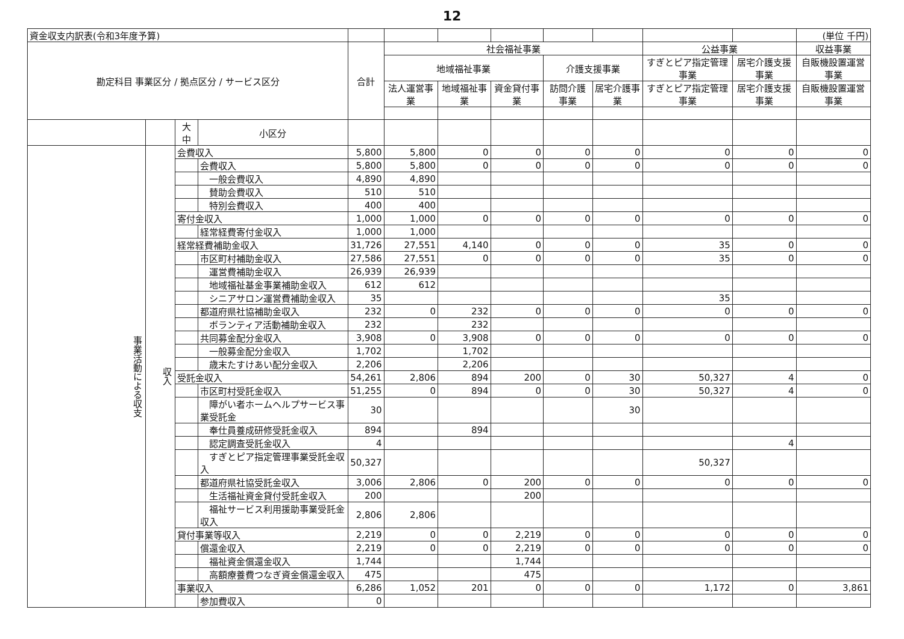12
| 資金収支内訳表(令和3年度予算) | | | | | | | | | | | | (単位 千円) |
| 勘定科目 事業区分 / 拠点区分 / サービス区分 | | | | 合計 | 社会福祉事業 | | | | | 公益事業 | | 収益事業 |
| | | | | | 地域福祉事業 | | | 介護支援事業 | | すぎとピア指定管理事業 | 居宅介護支援事業 | 自販機設置運営事業 |
| | | | | | 法人運営事業 | 地域福祉事業 | 資金貸付事業 | 訪問介護事業 | 居宅介護事業 | すぎとピア指定管理事業 | 居宅介護支援事業 | 自販機設置運営事業 |
| | | 大 中 | 小区分 | | | | | | | | | |
| 事業活動による収支 | 収入 | 会費収入 | | 5,800 | 5,800 | 0 | 0 | 0 | 0 | 0 | 0 | 0 |
| | | | 会費収入 | 5,800 | 5,800 | 0 | 0 | 0 | 0 | 0 | 0 | 0 |
| | | | 一般会費収入 | 4,890 | 4,890 | | | | | | | |
| | | | 賛助会費収入 | 510 | 510 | | | | | | | |
| | | | 特別会費収入 | 400 | 400 | | | | | | | |
| | | 寄付金収入 | | 1,000 | 1,000 | 0 | 0 | 0 | 0 | 0 | 0 | 0 |
| | | | 経常経費寄付金収入 | 1,000 | 1,000 | | | | | | | |
| | | 経常経費補助金収入 | | 31,726 | 27,551 | 4,140 | 0 | 0 | 0 | 35 | 0 | 0 |
| | | | 市区町村補助金収入 | 27,586 | 27,551 | 0 | 0 | 0 | 0 | 35 | 0 | 0 |
| | | | 運営費補助金収入 | 26,939 | 26,939 | | | | | | | |
| | | | 地域福祉基金事業補助金収入 | 612 | 612 | | | | | | | |
| | | | シニアサロン運営費補助金収入 | 35 | | | | | | 35 | | |
| | | | 都道府県社協補助金収入 | 232 | 0 | 232 | 0 | 0 | 0 | 0 | 0 | 0 |
| | | | ボランティア活動補助金収入 | 232 | | 232 | | | | | | |
| | | | 共同募金配分金収入 | 3,908 | 0 | 3,908 | 0 | 0 | 0 | 0 | 0 | 0 |
| | | | 一般募金配分金収入 | 1,702 | | 1,702 | | | | | | |
| | | | 歳末たすけあい配分金収入 | 2,206 | | 2,206 | | | | | | |
| | | 受託金収入 | | 54,261 | 2,806 | 894 | 200 | 0 | 30 | 50,327 | 4 | 0 |
| | | | 市区町村受託金収入 | 51,255 | 0 | 894 | 0 | 0 | 30 | 50,327 | 4 | 0 |
| | | | 障がい者ホームヘルプサービス事業受託金 | 30 | | | | | 30 | | | |
| | | | 奉仕員養成研修受託金収入 | 894 | | 894 | | | | | | |
| | | | 認定調査受託金収入 | 4 | | | | | | | 4 | |
| | | | すぎとピア指定管理事業受託金収入 | 50,327 | | | | | | 50,327 | | |
| | | | 都道府県社協受託金収入 | 3,006 | 2,806 | 0 | 200 | 0 | 0 | 0 | 0 | 0 |
| | | | 生活福祉資金貸付受託金収入 | 200 | | | 200 | | | | | |
| | | | 福祉サービス利用援助事業受託金収入 | 2,806 | 2,806 | | | | | | | |
| | | 貸付事業等収入 | | 2,219 | 0 | 0 | 2,219 | 0 | 0 | 0 | 0 | 0 |
| | | | 償還金収入 | 2,219 | 0 | 0 | 2,219 | 0 | 0 | 0 | 0 | 0 |
| | | | 福祉資金償還金収入 | 1,744 | | | 1,744 | | | | | |
| | | | 高額療養費つなぎ資金償還金収入 | 475 | | | 475 | | | | | |
| | | 事業収入 | | 6,286 | 1,052 | 201 | 0 | 0 | 0 | 1,172 | 0 | 3,861 |
| | | | 参加費収入 | 0 | | | | | | | | |